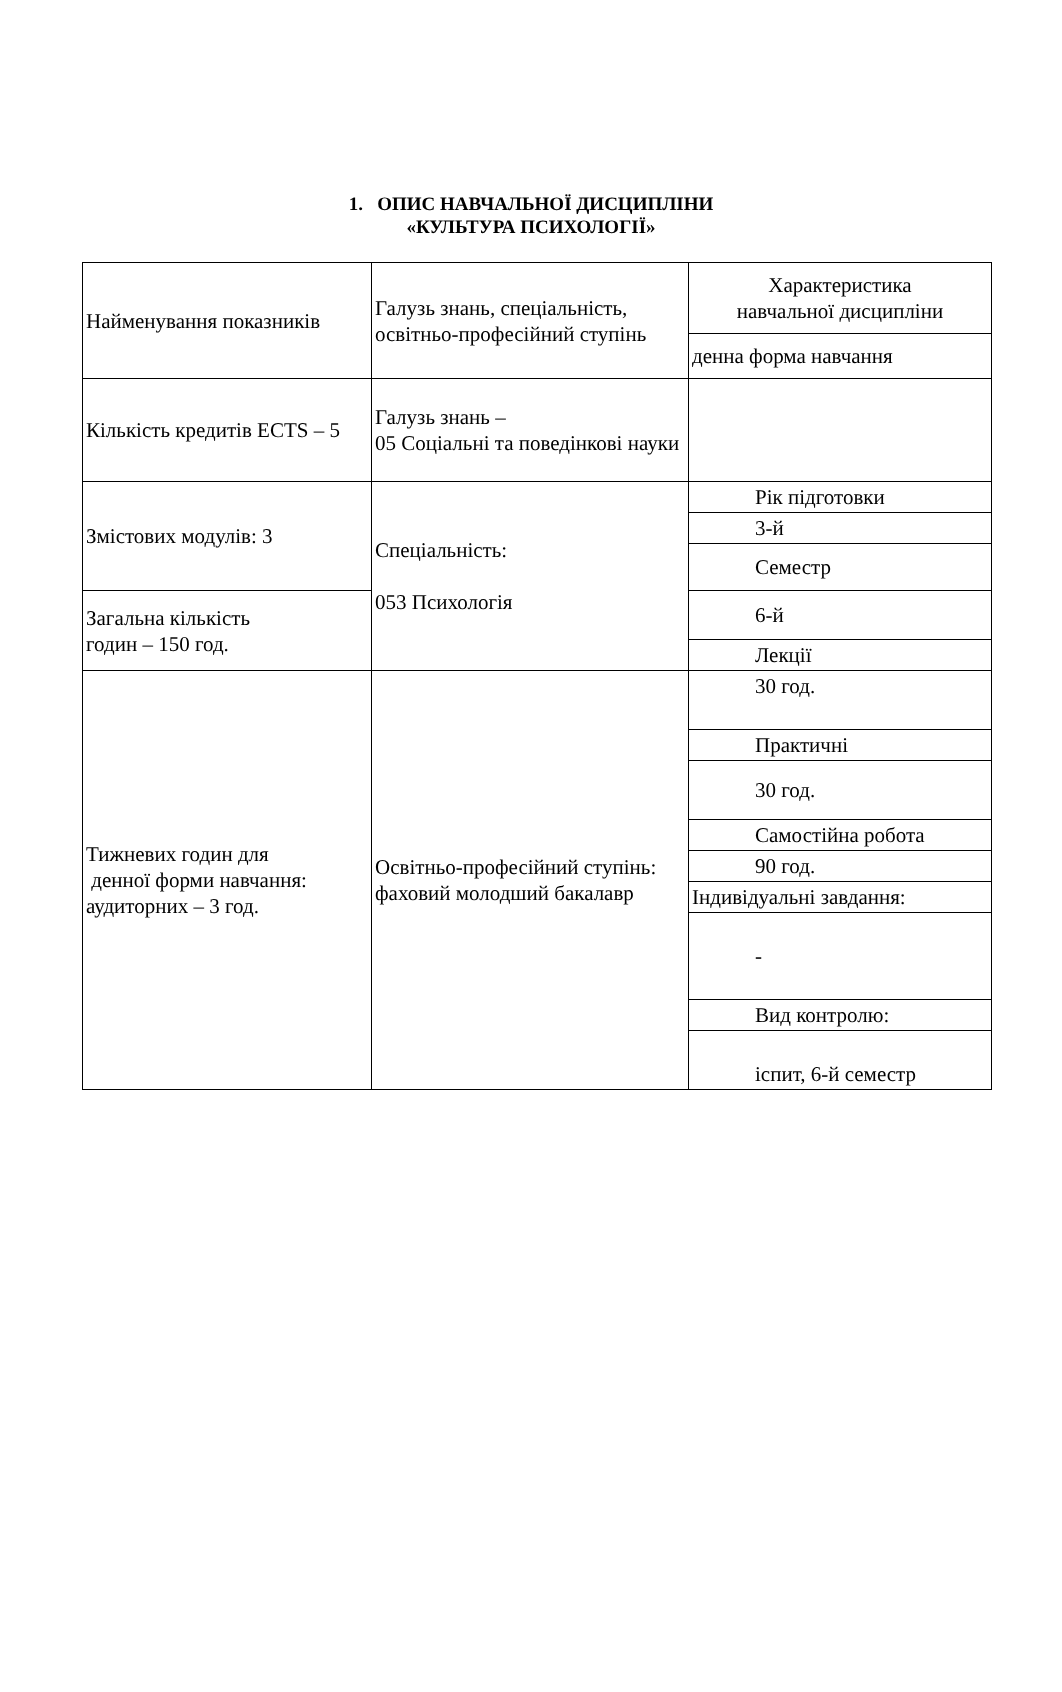1. ОПИС НАВЧАЛЬНОЇ ДИСЦИПЛІНИ
«КУЛЬТУРА ПСИХОЛОГІЇ»
| Найменування показників | Галузь знань, спеціальність, освітньо-професійний ступінь | Характеристика навчальної дисципліни |
| | | денна форма навчання |
| Кількість кредитів ECTS – 5 | Галузь знань – 05 Соціальні та поведінкові науки | |
| Змістових модулів: 3 | Спеціальність: 053 Психологія | Рік підготовки |
| | | 3-й |
| | | Семестр |
| Загальна кількість годин – 150 год. | | 6-й |
| | | Лекції |
| Тижневих годин для денної форми навчання: аудиторних – 3 год. | Освітньо-професійний ступінь: фаховий молодший бакалавр | 30 год. |
| | | Практичні |
| | | 30 год. |
| | | Самостійна робота |
| | | 90 год. |
| | | Індивідуальні завдання: |
| | | - |
| | | Вид контролю: |
| | | іспит, 6-й семестр |